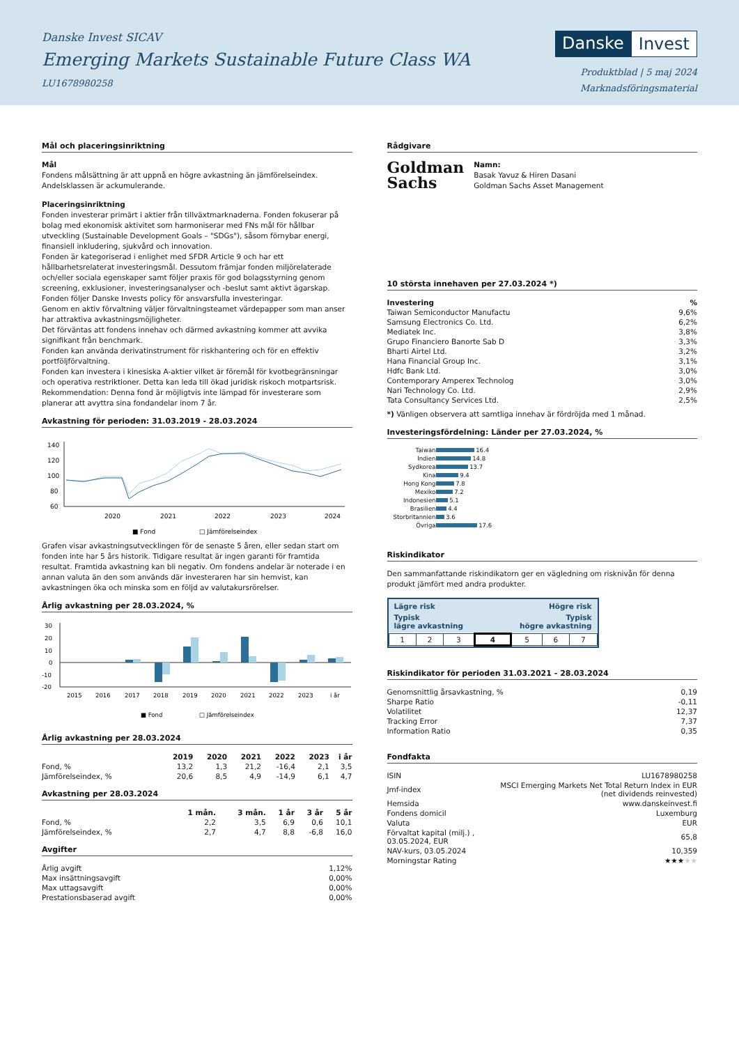Danske Invest SICAV
Emerging Markets Sustainable Future Class WA
LU1678980258
Danske Invest
Produktblad | 5 maj 2024
Marknadsföringsmaterial
Mål och placeringsinriktning
Mål
Fondens målsättning är att uppnå en högre avkastning än jämförelseindex. Andelsklassen är ackumulerande.
Placeringsinriktning
Fonden investerar primärt i aktier från tillväxtmarknaderna. Fonden fokuserar på bolag med ekonomisk aktivitet som harmoniserar med FNs mål för hållbar utveckling (Sustainable Development Goals – "SDGs"), såsom förnybar energi, finansiell inkludering, sjukvård och innovation.
Fonden är kategoriserad i enlighet med SFDR Article 9 och har ett hållbarhetsrelaterat investeringsmål. Dessutom främjar fonden miljörelaterade och/eller sociala egenskaper samt följer praxis för god bolagsstyrning genom screening, exklusioner, investeringsanalyser och -beslut samt aktivt ägarskap. Fonden följer Danske Invests policy för ansvarsfulla investeringar.
Genom en aktiv förvaltning väljer förvaltningsteamet värdepapper som man anser har attraktiva avkastningsmöjligheter.
Det förväntas att fondens innehav och därmed avkastning kommer att avvika signifikant från benchmark.
Fonden kan använda derivatinstrument för riskhantering och för en effektiv portföljförvaltning.
Fonden kan investera i kinesiska A-aktier vilket är föremål för kvotbegränsningar och operativa restriktioner. Detta kan leda till ökad juridisk riskoch motpartsrisk.
Rekommendation: Denna fond är möjligtvis inte lämpad för investerare som planerar att avyttra sina fondandelar inom 7 år.
Avkastning för perioden: 31.03.2019 - 28.03.2024
140
120
100
80
60
2020
2021
2022
2023
2024
■ Fond
□ Jämförelseindex
Grafen visar avkastningsutvecklingen för de senaste 5 åren, eller sedan start om fonden inte har 5 års historik. Tidigare resultat är ingen garanti för framtida resultat. Framtida avkastning kan bli negativ. Om fondens andelar är noterade i en annan valuta än den som används där investeraren har sin hemvist, kan avkastningen öka och minska som en följd av valutakursrörelser.
Årlig avkastning per 28.03.2024, %
30
20
10
0
-10
-20
2015
2016
2017
2018
2019
2020
2021
2022
2023
i år
■ Fond
□ Jämförelseindex
Årlig avkastning per 28.03.2024
| | 2019 | 2020 | 2021 | 2022 | 2023 | i år |
| --- | --- | --- | --- | --- | --- | --- |
| Fond, % | 13,2 | 1,3 | 21,2 | -16,4 | 2,1 | 3,5 |
| Jämförelseindex, % | 20,6 | 8,5 | 4,9 | -14,9 | 6,1 | 4,7 |
Avkastning per 28.03.2024
| | 1 mån. | 3 mån. | 1 år | 3 år | 5 år |
| --- | --- | --- | --- | --- | --- |
| Fond, % | 2,2 | 3,5 | 6,9 | 0,6 | 10,1 |
| Jämförelseindex, % | 2,7 | 4,7 | 8,8 | -6,8 | 16,0 |
Avgifter
| Årlig avgift | 1,12% |
| Max insättningsavgift | 0,00% |
| Max uttagsavgift | 0,00% |
| Prestationsbaserad avgift | 0,00% |
Rådgivare
Goldman
Sachs
Namn:
Basak Yavuz & Hiren Dasani
Goldman Sachs Asset Management
10 största innehaven per 27.03.2024 *)
| Investering | % |
| --- | --- |
| Taiwan Semiconductor Manufactu | 9,6% |
| Samsung Electronics Co. Ltd. | 6,2% |
| Mediatek Inc. | 3,8% |
| Grupo Financiero Banorte Sab D | 3,3% |
| Bharti Airtel Ltd. | 3,2% |
| Hana Financial Group Inc. | 3,1% |
| Hdfc Bank Ltd. | 3,0% |
| Contemporary Amperex Technolog | 3,0% |
| Nari Technology Co. Ltd. | 2,9% |
| Tata Consultancy Services Ltd. | 2,5% |
*) Vänligen observera att samtliga innehav är fördröjda med 1 månad.
Investeringsfördelning: Länder per 27.03.2024, %
| Taiwan | 16.4 |
| Indien | 14.8 |
| Sydkorea | 13.7 |
| Kina | 9.4 |
| Hong Kong | 7.8 |
| Mexiko | 7.2 |
| Indonesien | 5.1 |
| Brasilien | 4.4 |
| Storbritannien | 3.6 |
| Övriga | 17.6 |
Riskindikator
Den sammanfattande riskindikatorn ger en vägledning om risknivån för denna produkt jämfört med andra produkter.
Lägre risk Högre risk
Typisk
lägre avkastning Typisk
högre avkastning
| 1 | 2 | 3 | 4 | 5 | 6 | 7 |
Riskindikator för perioden 31.03.2021 - 28.03.2024
| Genomsnittlig årsavkastning, % | 0,19 |
| Sharpe Ratio | -0,11 |
| Volatilitet | 12,37 |
| Tracking Error | 7,37 |
| Information Ratio | 0,35 |
Fondfakta
| ISIN | LU1678980258 |
| Jmf-index | MSCI Emerging Markets Net Total Return Index in EUR (net dividends reinvested) |
| Hemsida | www.danskeinvest.fi |
| Fondens domicil | Luxemburg |
| Valuta | EUR |
| Förvaltat kapital (milj.) , 03.05.2024, EUR | 65,8 |
| NAV-kurs, 03.05.2024 | 10,359 |
| Morningstar Rating | ★★★ ★★ |